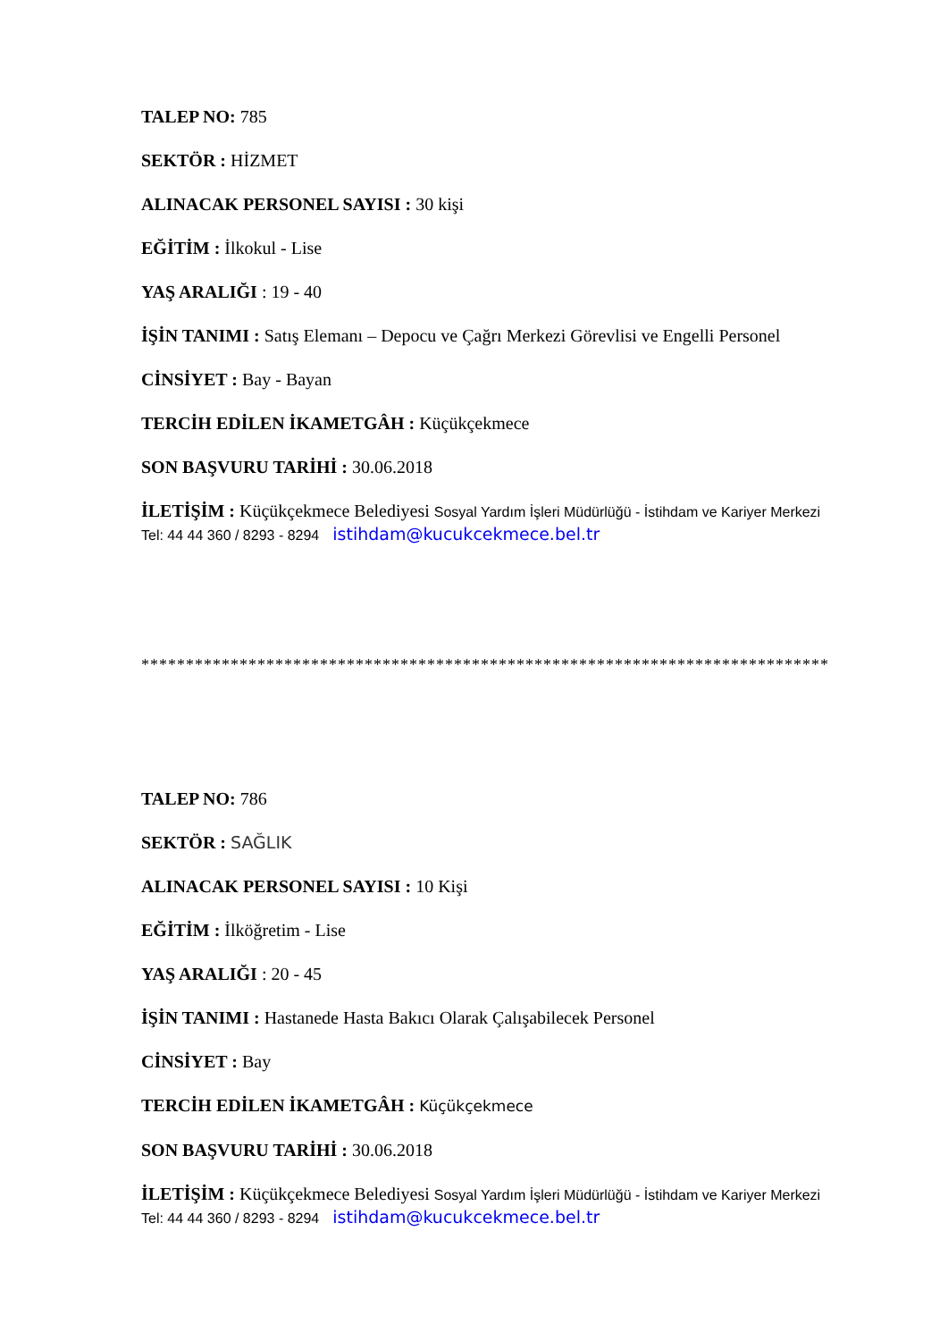TALEP NO: 785
SEKTÖR : HİZMET
ALINACAK PERSONEL SAYISI : 30 kişi
EĞİTİM : İlkokul - Lise
YAŞ ARALIĞI : 19 - 40
İŞİN TANIMI : Satış Elemanı – Depocu ve Çağrı Merkezi Görevlisi ve Engelli Personel
CİNSİYET : Bay - Bayan
TERCİH EDİLEN İKAMETGÂH : Küçükçekmece
SON BAŞVURU TARİHİ : 30.06.2018
İLETİŞİM : Küçükçekmece Belediyesi Sosyal Yardım İşleri Müdürlüğü - İstihdam ve Kariyer Merkezi Tel: 44 44 360 / 8293 - 8294 istihdam@kucukcekmece.bel.tr
*****************************************************************************
TALEP NO: 786
SEKTÖR : SAĞLIK
ALINACAK PERSONEL SAYISI : 10 Kişi
EĞİTİM : İlköğretim - Lise
YAŞ ARALIĞI : 20 - 45
İŞİN TANIMI : Hastanede Hasta Bakıcı Olarak Çalışabilecek Personel
CİNSİYET : Bay
TERCİH EDİLEN İKAMETGÂH : Küçükçekmece
SON BAŞVURU TARİHİ : 30.06.2018
İLETİŞİM : Küçükçekmece Belediyesi Sosyal Yardım İşleri Müdürlüğü - İstihdam ve Kariyer Merkezi Tel: 44 44 360 / 8293 - 8294 istihdam@kucukcekmece.bel.tr